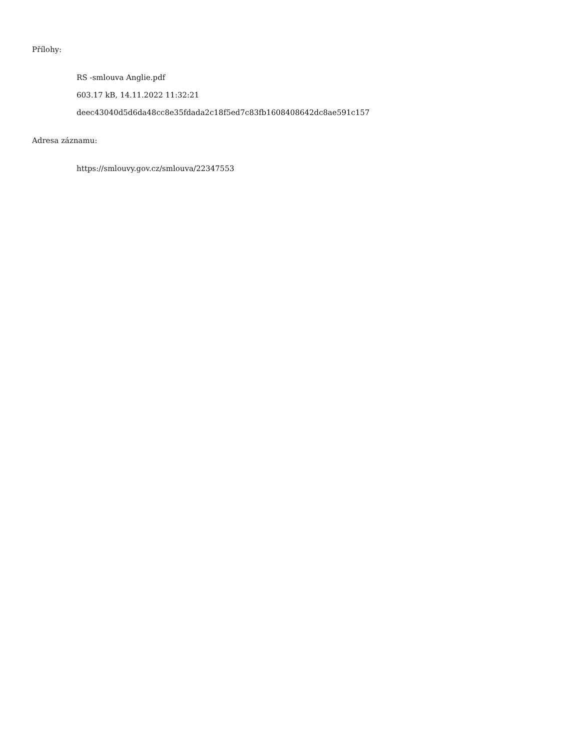Přílohy:
RS -smlouva Anglie.pdf
603.17 kB, 14.11.2022 11:32:21
deec43040d5d6da48cc8e35fdada2c18f5ed7c83fb1608408642dc8ae591c157
Adresa záznamu:
https://smlouvy.gov.cz/smlouva/22347553